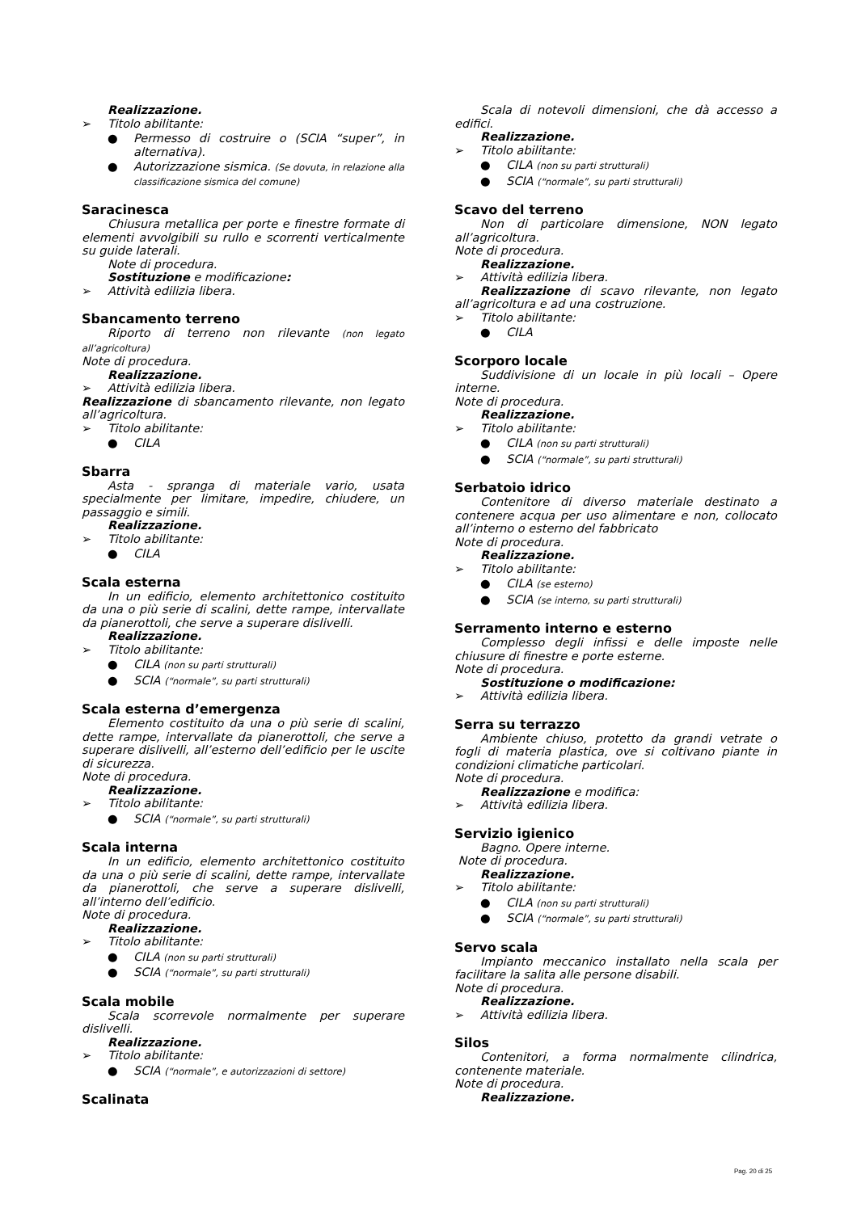Realizzazione.
➢ Titolo abilitante:
● Permesso di costruire o (SCIA “super”, in alternativa).
● Autorizzazione sismica. (Se dovuta, in relazione alla classificazione sismica del comune)
Saracinesca
Chiusura metallica per porte e finestre formate di elementi avvolgibili su rullo e scorrenti verticalmente su guide laterali.
Note di procedura.
Sostituzione e modificazione:
➢ Attività edilizia libera.
Sbancamento terreno
Riporto di terreno non rilevante (non legato all’agricoltura)
Note di procedura.
Realizzazione.
➢ Attività edilizia libera.
Realizzazione di sbancamento rilevante, non legato all’agricoltura.
➢ Titolo abilitante:
● CILA
Sbarra
Asta - spranga di materiale vario, usata specialmente per limitare, impedire, chiudere, un passaggio e simili.
Realizzazione.
➢ Titolo abilitante:
● CILA
Scala esterna
In un edificio, elemento architettonico costituito da una o più serie di scalini, dette rampe, intervallate da pianerottoli, che serve a superare dislivelli.
Realizzazione.
➢ Titolo abilitante:
● CILA (non su parti strutturali)
● SCIA (“normale”, su parti strutturali)
Scala esterna d’emergenza
Elemento costituito da una o più serie di scalini, dette rampe, intervallate da pianerottoli, che serve a superare dislivelli, all’esterno dell’edificio per le uscite di sicurezza.
Note di procedura.
Realizzazione.
➢ Titolo abilitante:
● SCIA (“normale”, su parti strutturali)
Scala interna
In un edificio, elemento architettonico costituito da una o più serie di scalini, dette rampe, intervallate da pianerottoli, che serve a superare dislivelli, all’interno dell’edificio.
Note di procedura.
Realizzazione.
➢ Titolo abilitante:
● CILA (non su parti strutturali)
● SCIA (“normale”, su parti strutturali)
Scala mobile
Scala scorrevole normalmente per superare dislivelli.
Realizzazione.
➢ Titolo abilitante:
● SCIA (“normale”, e autorizzazioni di settore)
Scalinata
Scala di notevoli dimensioni, che dà accesso a edifici.
Realizzazione.
➢ Titolo abilitante:
● CILA (non su parti strutturali)
● SCIA (“normale”, su parti strutturali)
Scavo del terreno
Non di particolare dimensione, NON legato all’agricoltura.
Note di procedura.
Realizzazione.
➢ Attività edilizia libera.
Realizzazione di scavo rilevante, non legato all’agricoltura e ad una costruzione.
➢ Titolo abilitante:
● CILA
Scorporo locale
Suddivisione di un locale in più locali – Opere interne.
Note di procedura.
Realizzazione.
➢ Titolo abilitante:
● CILA (non su parti strutturali)
● SCIA (“normale”, su parti strutturali)
Serbatoio idrico
Contenitore di diverso materiale destinato a contenere acqua per uso alimentare e non, collocato all’interno o esterno del fabbricato
Note di procedura.
Realizzazione.
➢ Titolo abilitante:
● CILA (se esterno)
● SCIA (se interno, su parti strutturali)
Serramento interno e esterno
Complesso degli infissi e delle imposte nelle chiusure di finestre e porte esterne.
Note di procedura.
Sostituzione o modificazione:
➢ Attività edilizia libera.
Serra su terrazzo
Ambiente chiuso, protetto da grandi vetrate o fogli di materia plastica, ove si coltivano piante in condizioni climatiche particolari.
Note di procedura.
Realizzazione e modifica:
➢ Attività edilizia libera.
Servizio igienico
Bagno. Opere interne.
Note di procedura.
Realizzazione.
➢ Titolo abilitante:
● CILA (non su parti strutturali)
● SCIA (“normale”, su parti strutturali)
Servo scala
Impianto meccanico installato nella scala per facilitare la salita alle persone disabili.
Note di procedura.
Realizzazione.
➢ Attività edilizia libera.
Silos
Contenitori, a forma normalmente cilindrica, contenente materiale.
Note di procedura.
Realizzazione.
Pag. 20 di 25